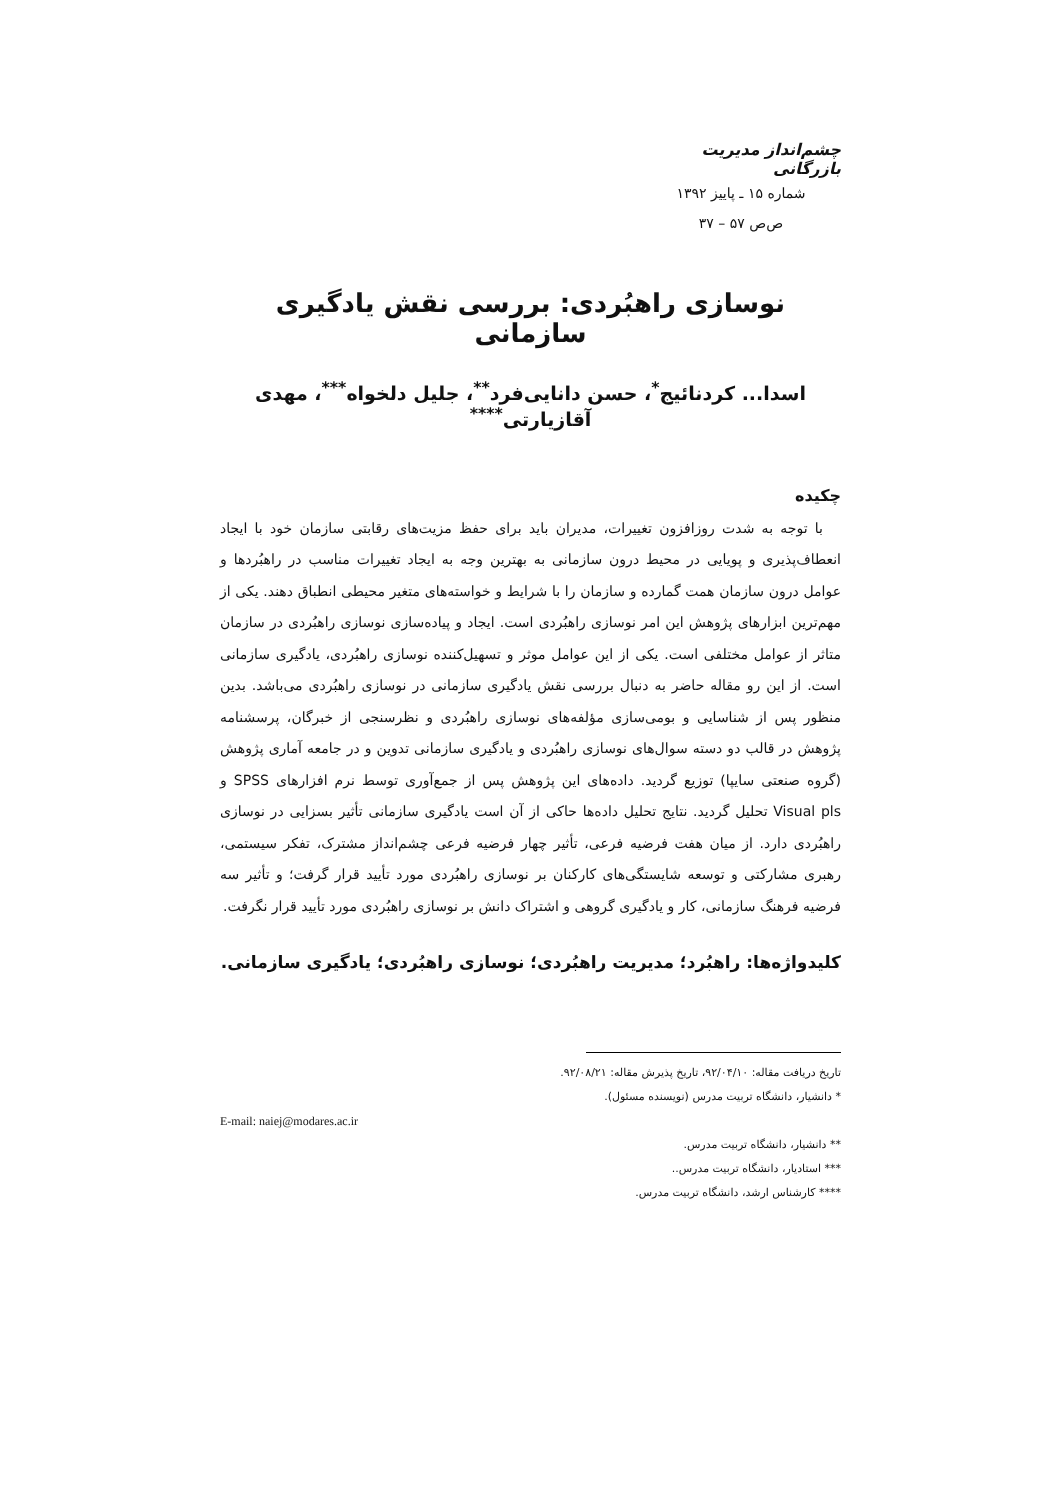چشم‌انداز مدیریت بازرگانی
شماره ۱۵ ـ پاییز ۱۳۹۲
ص‌ص ۵۷ – ۳۷
نوسازی راهبُردی: بررسی نقش یادگیری سازمانی
اسدا... کردنائیج<sup>*</sup>، حسن دانایی‌فرد<sup>**</sup>، جلیل دلخواه<sup>***</sup>، مهدی آقازیارتی<sup>****</sup>
چکیده
با توجه به شدت روزافزون تغییرات، مدیران باید برای حفظ مزیت‌های رقابتی سازمان خود با ایجاد انعطاف‌پذیری و پویایی در محیط درون سازمانی به بهترین وجه به ایجاد تغییرات مناسب در راهبُردها و عوامل درون سازمان همت گمارده و سازمان را با شرایط و خواسته‌های متغیر محیطی انطباق دهند. یکی از مهم‌ترین ابزارهای پژوهش این امر نوسازی راهبُردی است. ایجاد و پیاده‌سازی نوسازی راهبُردی در سازمان متاثر از عوامل مختلفی است. یکی از این عوامل موثر و تسهیل‌کننده نوسازی راهبُردی، یادگیری سازمانی است. از این رو مقاله حاضر به دنبال بررسی نقش یادگیری سازمانی در نوسازی راهبُردی می‌باشد. بدین منظور پس از شناسایی و بومی‌سازی مؤلفه‌های نوسازی راهبُردی و نظرسنجی از خبرگان، پرسشنامه پژوهش در قالب دو دسته سوال‌های نوسازی راهبُردی و یادگیری سازمانی تدوین و در جامعه آماری پژوهش (گروه صنعتی سایپا) توزیع گردید. داده‌های این پژوهش پس از جمع‌آوری توسط نرم افزارهای SPSS و Visual pls تحلیل گردید. نتایج تحلیل داده‌ها حاکی از آن است یادگیری سازمانی تأثیر بسزایی در نوسازی راهبُردی دارد. از میان هفت فرضیه فرعی، تأثیر چهار فرضیه فرعی چشم‌انداز مشترک، تفکر سیستمی، رهبری مشارکتی و توسعه شایستگی‌های کارکنان بر نوسازی راهبُردی مورد تأیید قرار گرفت؛ و تأثیر سه فرضیه فرهنگ سازمانی، کار و یادگیری گروهی و اشتراک دانش بر نوسازی راهبُردی مورد تأیید قرار نگرفت.
کلیدواژه‌ها: راهبُرد؛ مدیریت راهبُردی؛ نوسازی راهبُردی؛ یادگیری سازمانی.
تاریخ دریافت مقاله: ۹۲/۰۴/۱۰، تاریخ پذیرش مقاله: ۹۲/۰۸/۲۱.
* دانشیار، دانشگاه تربیت مدرس (نویسنده مسئول).
E-mail: naiej@modares.ac.ir
** دانشیار، دانشگاه تربیت مدرس.
*** استادیار، دانشگاه تربیت مدرس..
**** کارشناس ارشد، دانشگاه تربیت مدرس.